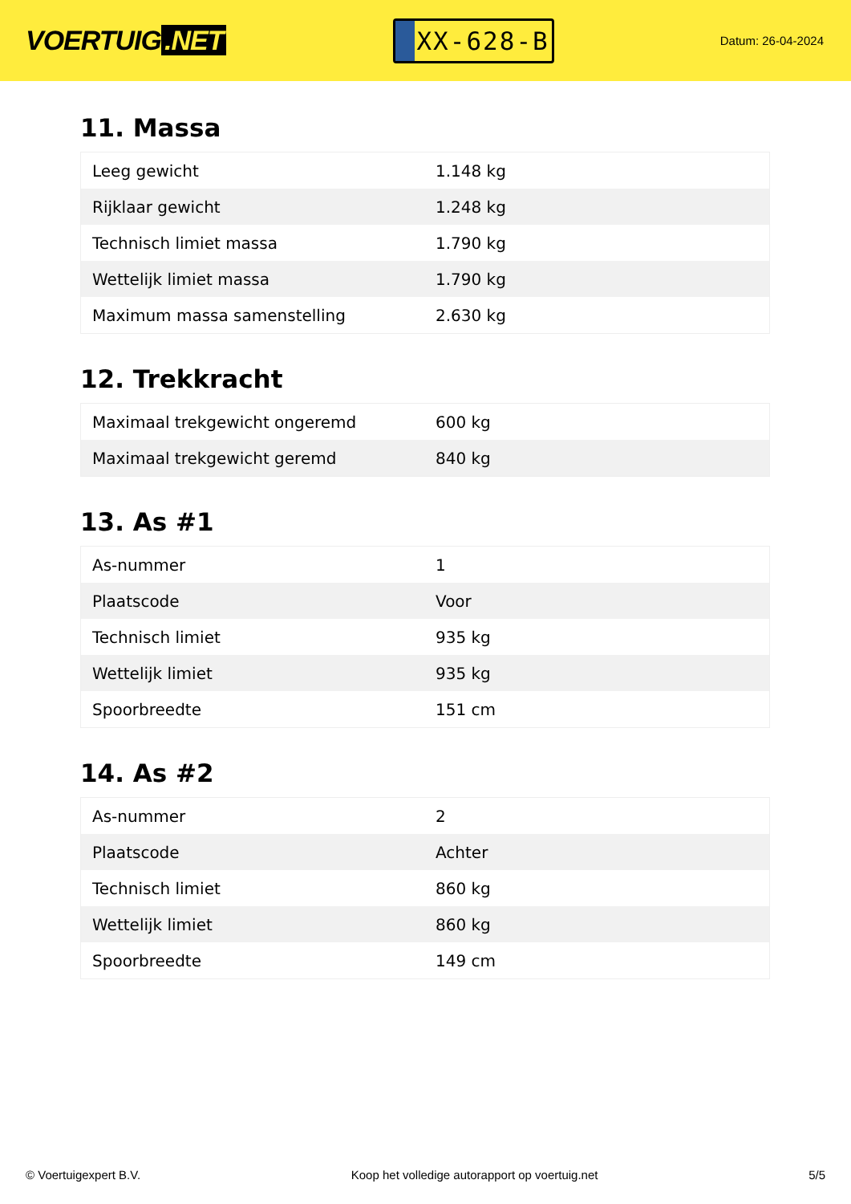VOERTUIG.NET
XX-628-B
Datum: 26-04-2024
11. Massa
| Leeg gewicht | 1.148 kg |
| Rijklaar gewicht | 1.248 kg |
| Technisch limiet massa | 1.790 kg |
| Wettelijk limiet massa | 1.790 kg |
| Maximum massa samenstelling | 2.630 kg |
12. Trekkracht
| Maximaal trekgewicht ongeremd | 600 kg |
| Maximaal trekgewicht geremd | 840 kg |
13. As #1
| As-nummer | 1 |
| Plaatscode | Voor |
| Technisch limiet | 935 kg |
| Wettelijk limiet | 935 kg |
| Spoorbreedte | 151 cm |
14. As #2
| As-nummer | 2 |
| Plaatscode | Achter |
| Technisch limiet | 860 kg |
| Wettelijk limiet | 860 kg |
| Spoorbreedte | 149 cm |
© Voertuigexpert B.V. Koop het volledige autorapport op voertuig.net 5/5